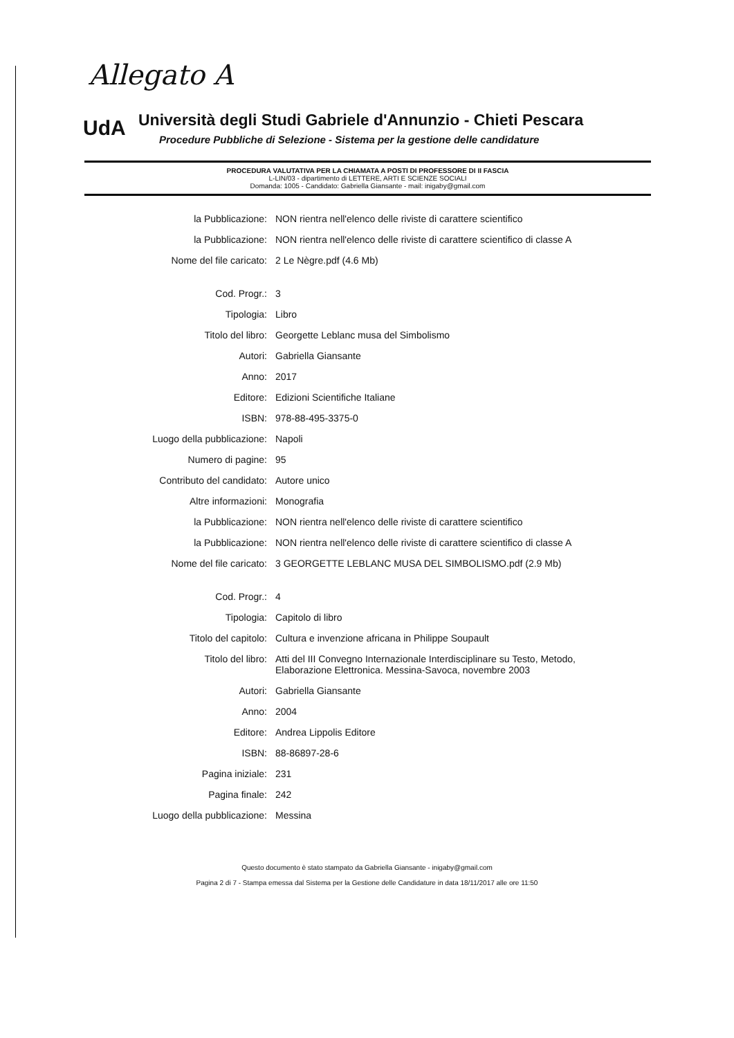Allegato A
UdA
Università degli Studi Gabriele d'Annunzio - Chieti Pescara
Procedure Pubbliche di Selezione - Sistema per la gestione delle candidature
PROCEDURA VALUTATIVA PER LA CHIAMATA A POSTI DI PROFESSORE DI II FASCIA
L-LIN/03 - dipartimento di LETTERE, ARTI E SCIENZE SOCIALI
Domanda: 1005 - Candidato: Gabriella Giansante - mail: inigaby@gmail.com
| la Pubblicazione: | NON rientra nell'elenco delle riviste di carattere scientifico |
| la Pubblicazione: | NON rientra nell'elenco delle riviste di carattere scientifico di classe A |
| Nome del file caricato: | 2 Le Nègre.pdf (4.6 Mb) |
| Cod. Progr.: | 3 |
| Tipologia: | Libro |
| Titolo del libro: | Georgette Leblanc musa del Simbolismo |
| Autori: | Gabriella Giansante |
| Anno: | 2017 |
| Editore: | Edizioni Scientifiche Italiane |
| ISBN: | 978-88-495-3375-0 |
| Luogo della pubblicazione: | Napoli |
| Numero di pagine: | 95 |
| Contributo del candidato: | Autore unico |
| Altre informazioni: | Monografia |
| la Pubblicazione: | NON rientra nell'elenco delle riviste di carattere scientifico |
| la Pubblicazione: | NON rientra nell'elenco delle riviste di carattere scientifico di classe A |
| Nome del file caricato: | 3 GEORGETTE LEBLANC MUSA DEL SIMBOLISMO.pdf (2.9 Mb) |
| Cod. Progr.: | 4 |
| Tipologia: | Capitolo di libro |
| Titolo del capitolo: | Cultura e invenzione africana in Philippe Soupault |
| Titolo del libro: | Atti del III Convegno Internazionale Interdisciplinare su Testo, Metodo, Elaborazione Elettronica. Messina-Savoca, novembre 2003 |
| Autori: | Gabriella Giansante |
| Anno: | 2004 |
| Editore: | Andrea Lippolis Editore |
| ISBN: | 88-86897-28-6 |
| Pagina iniziale: | 231 |
| Pagina finale: | 242 |
| Luogo della pubblicazione: | Messina |
Questo documento è stato stampato da Gabriella Giansante - inigaby@gmail.com
Pagina 2 di 7 - Stampa emessa dal Sistema per la Gestione delle Candidature in data 18/11/2017 alle ore 11:50